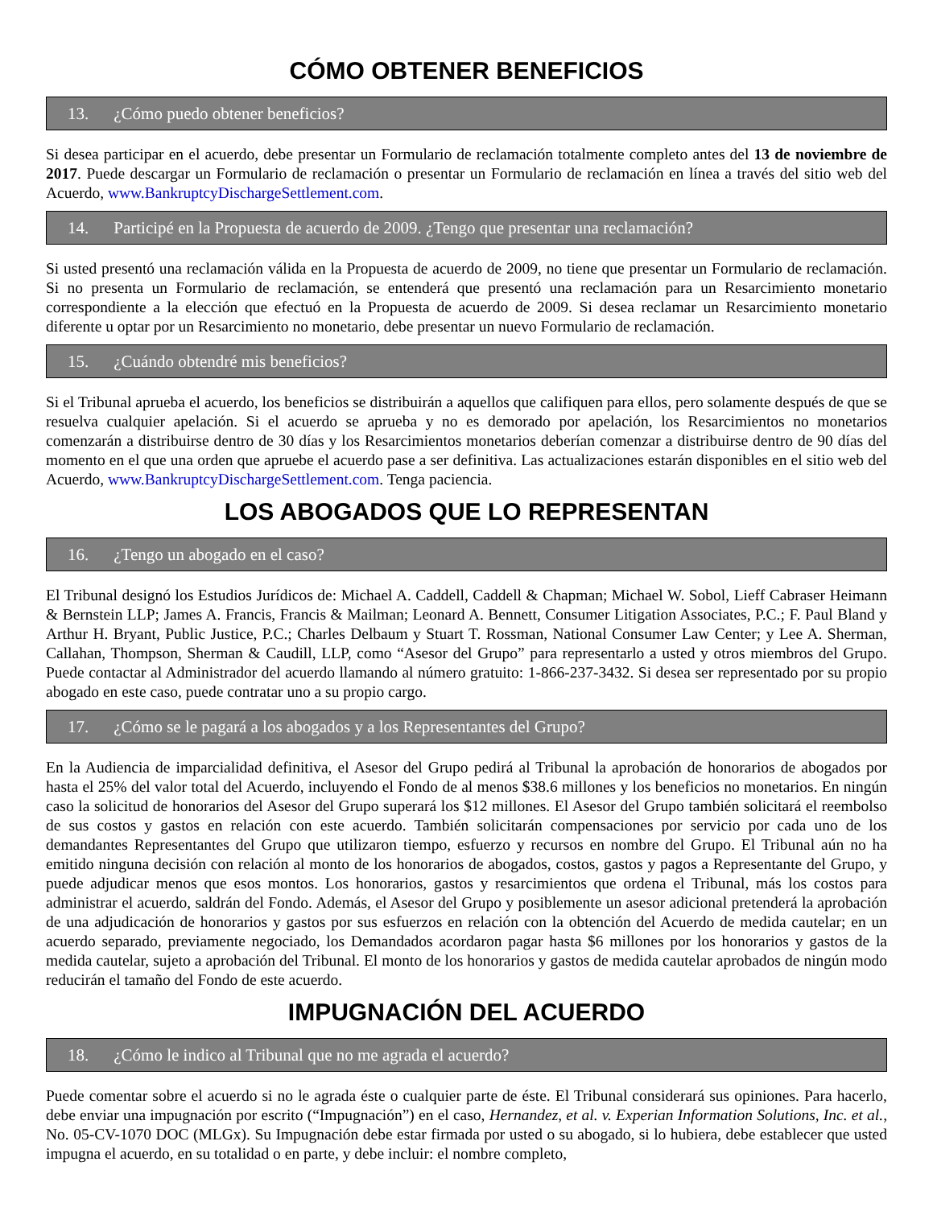CÓMO OBTENER BENEFICIOS
13. ¿Cómo puedo obtener beneficios?
Si desea participar en el acuerdo, debe presentar un Formulario de reclamación totalmente completo antes del 13 de noviembre de 2017. Puede descargar un Formulario de reclamación o presentar un Formulario de reclamación en línea a través del sitio web del Acuerdo, www.BankruptcyDischargeSettlement.com.
14. Participé en la Propuesta de acuerdo de 2009. ¿Tengo que presentar una reclamación?
Si usted presentó una reclamación válida en la Propuesta de acuerdo de 2009, no tiene que presentar un Formulario de reclamación. Si no presenta un Formulario de reclamación, se entenderá que presentó una reclamación para un Resarcimiento monetario correspondiente a la elección que efectuó en la Propuesta de acuerdo de 2009. Si desea reclamar un Resarcimiento monetario diferente u optar por un Resarcimiento no monetario, debe presentar un nuevo Formulario de reclamación.
15. ¿Cuándo obtendré mis beneficios?
Si el Tribunal aprueba el acuerdo, los beneficios se distribuirán a aquellos que califiquen para ellos, pero solamente después de que se resuelva cualquier apelación. Si el acuerdo se aprueba y no es demorado por apelación, los Resarcimientos no monetarios comenzarán a distribuirse dentro de 30 días y los Resarcimientos monetarios deberían comenzar a distribuirse dentro de 90 días del momento en el que una orden que apruebe el acuerdo pase a ser definitiva. Las actualizaciones estarán disponibles en el sitio web del Acuerdo, www.BankruptcyDischargeSettlement.com. Tenga paciencia.
LOS ABOGADOS QUE LO REPRESENTAN
16. ¿Tengo un abogado en el caso?
El Tribunal designó los Estudios Jurídicos de: Michael A. Caddell, Caddell & Chapman; Michael W. Sobol, Lieff Cabraser Heimann & Bernstein LLP; James A. Francis, Francis & Mailman; Leonard A. Bennett, Consumer Litigation Associates, P.C.; F. Paul Bland y Arthur H. Bryant, Public Justice, P.C.; Charles Delbaum y Stuart T. Rossman, National Consumer Law Center; y Lee A. Sherman, Callahan, Thompson, Sherman & Caudill, LLP, como “Asesor del Grupo” para representarlo a usted y otros miembros del Grupo. Puede contactar al Administrador del acuerdo llamando al número gratuito: 1-866-237-3432. Si desea ser representado por su propio abogado en este caso, puede contratar uno a su propio cargo.
17. ¿Cómo se le pagará a los abogados y a los Representantes del Grupo?
En la Audiencia de imparcialidad definitiva, el Asesor del Grupo pedirá al Tribunal la aprobación de honorarios de abogados por hasta el 25% del valor total del Acuerdo, incluyendo el Fondo de al menos $38.6 millones y los beneficios no monetarios. En ningún caso la solicitud de honorarios del Asesor del Grupo superará los $12 millones. El Asesor del Grupo también solicitará el reembolso de sus costos y gastos en relación con este acuerdo. También solicitarán compensaciones por servicio por cada uno de los demandantes Representantes del Grupo que utilizaron tiempo, esfuerzo y recursos en nombre del Grupo. El Tribunal aún no ha emitido ninguna decisión con relación al monto de los honorarios de abogados, costos, gastos y pagos a Representante del Grupo, y puede adjudicar menos que esos montos. Los honorarios, gastos y resarcimientos que ordena el Tribunal, más los costos para administrar el acuerdo, saldrán del Fondo. Además, el Asesor del Grupo y posiblemente un asesor adicional pretenderá la aprobación de una adjudicación de honorarios y gastos por sus esfuerzos en relación con la obtención del Acuerdo de medida cautelar; en un acuerdo separado, previamente negociado, los Demandados acordaron pagar hasta $6 millones por los honorarios y gastos de la medida cautelar, sujeto a aprobación del Tribunal. El monto de los honorarios y gastos de medida cautelar aprobados de ningún modo reducirán el tamaño del Fondo de este acuerdo.
IMPUGNACIÓN DEL ACUERDO
18. ¿Cómo le indico al Tribunal que no me agrada el acuerdo?
Puede comentar sobre el acuerdo si no le agrada éste o cualquier parte de éste. El Tribunal considerará sus opiniones. Para hacerlo, debe enviar una impugnación por escrito (“Impugnación”) en el caso, Hernandez, et al. v. Experian Information Solutions, Inc. et al., No. 05-CV-1070 DOC (MLGx). Su Impugnación debe estar firmada por usted o su abogado, si lo hubiera, debe establecer que usted impugna el acuerdo, en su totalidad o en parte, y debe incluir: el nombre completo,